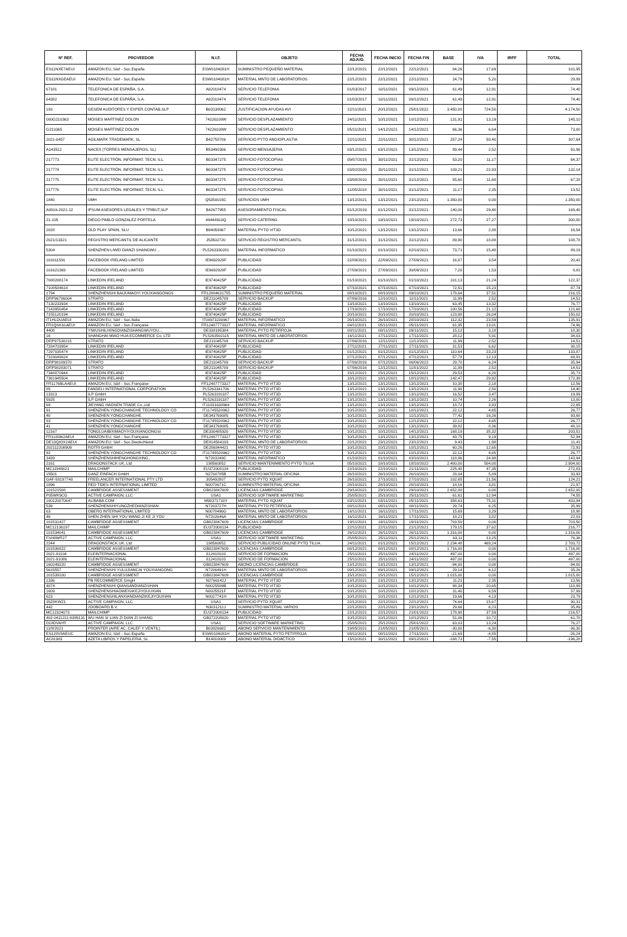| Nº REF. | PROVEEDOR | N.I.F. | OBJETO | FECHA ADJUD. | FECHA INICIO | FECHA FIN | BASE | IVA | IRPF | TOTAL |
| --- | --- | --- | --- | --- | --- | --- | --- | --- | --- | --- |
| ES11NXE7AEUI | AMAZON EU, Sàrl - Suc.España | ESW0184081H | SUMINISTRO PEQUEÑO MATERIAL | 22/12/2021 | 22/12/2021 | 22/12/2021 | 84,26 | 17,69 | | 101,95 |
| ES11NXGEAEUI | AMAZON EU, Sàrl - Suc.España | ESW0184081H | MATERIAL MNTO DE LABORATORIOS | 22/12/2021 | 22/12/2021 | 22/12/2021 | 24,79 | 5,20 | | 29,99 |
| 67181 | TELEFONICA DE ESPAÑA, S.A. | A82018474 | SERVICIO TELEFONIA | 01/03/2017 | 10/11/2021 | 09/12/2021 | 61,49 | 12,91 | | 74,40 |
| 64382 | TELEFONICA DE ESPAÑA, S.A. | A82018474 | SERVICIO TELEFONIA | 01/03/2017 | 10/11/2021 | 09/12/2021 | 61,49 | 12,91 | | 74,40 |
| 193 | GESEM AUDITORES Y EXPER.CONTAB,SLP | B03138062 | JUSTIFICACION AYUDAS AVI | 22/11/2021 | 20/12/2021 | 25/01/2022 | 3.450,00 | 724,50 | | 4.174,50 |
| 000G210363 | MOISES MARTINEZ DOLON | 74226108W | SERVICIO DESPLAZAMIENTO | 24/11/2021 | 10/12/2021 | 10/12/2021 | 131,91 | 13,19 | | 145,10 |
| G210365 | MOISES MARTINEZ DOLON | 74226108W | SERVICIO DESPLAZAMIENTO | 05/11/2021 | 14/12/2021 | 14/12/2021 | 66,36 | 6,64 | | 73,00 |
| 2021-0457 | AGILMARK TRADEMARK, SL | B42758706 | SERVICIO PYTO ANGIOPLASTIA | 22/11/2021 | 22/11/2021 | 30/12/2021 | 257,24 | 50,40 | | 307,64 |
| A143512 | NACEX (TORRES MENSAJEROS, SL) | B53490306 | SERVICIO MENSAJERIA | 03/12/2021 | 03/12/2021 | 13/12/2021 | 89,44 | 2,52 | | 91,96 |
| 217773 | ELITE ELECTRÓN. INFORMAT. TECN. S.L | B03347275 | SERVICIO FOTOCOPIAS | 09/07/2015 | 30/11/2021 | 31/12/2021 | 53,20 | 11,17 | | 64,37 |
| 217774 | ELITE ELECTRÓN. INFORMAT. TECN. S.L | B03347275 | SERVICIO FOTOCOPIAS | 03/02/2020 | 30/11/2021 | 31/12/2021 | 109,21 | 22,93 | | 132,14 |
| 217775 | ELITE ELECTRÓN. INFORMAT. TECN. S.L | B03347275 | SERVICIO FOTOCOPIAS | 03/08/2010 | 30/11/2021 | 31/12/2021 | 55,60 | 11,68 | | 67,28 |
| 217776 | ELITE ELECTRÓN. INFORMAT. TECN. S.L | B03347275 | SERVICIO FOTOCOPIAS | 11/05/2018 | 30/11/2021 | 31/12/2021 | 11,17 | 2,35 | | 13,52 |
| 1840 | UMH | Q5350015C | SERVICIOS UMH | 13/12/2021 | 13/12/2021 | 23/12/2021 | 1.350,00 | 0,00 | | 1.350,00 |
| A0916-2021-12 | IPSUM ASESORES LEGALES Y TRIBUT,SLP | B42677955 | ASESORAMIENTO FISCAL | 01/12/2019 | 01/12/2021 | 31/12/2021 | 140,00 | 29,40 | | 169,40 |
| 21-105 | DIEGO PABLO GONZALEZ PORTELA | 49444910Q | SERVICIO CATERING | 18/10/2021 | 19/10/2021 | 19/10/2021 | 272,73 | 27,27 | | 300,00 |
| 2028 | OLD PLAY SPAIN, SLU | B94059367 | MATERIAL PYTO VIT3D | 10/12/2021 | 13/12/2021 | 13/12/2021 | 13,66 | 2,88 | | 16,54 |
| 2021/13321 | REGISTRO MERCANTIL DE ALICANTE | J53502720 | SERVICIO REGISTRO MERCANTIL | 31/12/2021 | 31/12/2021 | 31/12/2021 | 89,90 | 18,88 | | 108,78 |
| 5304 | SHENZHEN LIWEI DIANZI SHANGWU .. | PL5263330281 | MATERIAL INFORMATICO | 01/10/2021 | 01/10/2021 | 02/10/2021 | 73,71 | 15,48 | | 89,19 |
| 101611591 | FACEBOOK IRELAND LIMITED | IE9692928F | PUBLICIDAD | 22/09/2021 | 22/09/2021 | 27/09/2021 | 16,87 | 3,54 | | 20,41 |
| 101621369 | FACEBOOK IRELAND LIMITED | IE9692928F | PUBLICIDAD | 27/09/2021 | 27/09/2021 | 30/09/2021 | 7,28 | 1,53 | | 8,81 |
| 7088288174 | LINKEDIN IRELAND | IE9740425P | PUBLICIDAD | 01/10/2021 | 01/10/2021 | 01/10/2021 | 101,13 | 21,24 | | 122,37 |
| 7108584614 | LINKEDIN IRELAND | IE9740425P | PUBLICIDAD | 07/10/2021 | 07/10/2021 | 07/10/2021 | 72,51 | 15,23 | | 87,74 |
| 1794 | SHENZHENSHI BAIJUMAOYI YOUXIANGONGS | FR12884631755 | SUMINISTRO PEQUEÑO MATERIAL | 08/10/2021 | 08/10/2021 | 09/10/2021 | 178,64 | 37,51 | | 216,15 |
| DRP96786004 | STRATO | DE211045709 | SERVICIO BACKUP | 07/06/2016 | 12/10/2021 | 11/11/2021 | 11,99 | 2,52 | | 14,51 |
| 7130233934 | LINKEDIN IRELAND | IE9740425P | PUBLICIDAD | 13/10/2021 | 13/10/2021 | 13/10/2021 | 63,45 | 13,32 | | 76,77 |
| 7143950454 | LINKEDIN IRELAND | IE9740425P | PUBLICIDAD | 17/10/2021 | 17/10/2021 | 17/10/2021 | 100,56 | 21,12 | | 121,68 |
| 7155120194 | LINKEDIN IRELAND | IE9740425P | PUBLICIDAD | 20/10/2021 | 20/10/2021 | 20/10/2021 | 123,98 | 26,04 | | 150,02 |
| IT1HLDUAEUI | AMAZON EU, Sàrl - Suc.Italia | IT08973230967 | MATERIAL INFORMATICO | 26/10/2021 | 26/10/2021 | 28/10/2021 | 112,32 | 23,59 | | 135,91 |
| FR1QSK61AEUI | AMAZON EU, Sàrl - Suc.Française | FR12487773327 | MATERIAL INFORMATICO | 04/11/2021 | 05/11/2021 | 05/11/2021 | 61,95 | 13,01 | | 74,96 |
| 4408 | YIWUSHILIXINGDIANZISHANGWUYOU... | DE338195384 | MATERIAL PYTO PETIRROJA | 08/11/2021 | 08/11/2021 | 09/11/2021 | 15,12 | 3,18 | | 18,30 |
| 16 | SHANGHAI MIAO HUA ECOMMERCE Co, LTD | PL5263502115 | MATERIAL MNTO DE LABORATORIOS | 16/11/2021 | 17/11/2021 | 17/11/2021 | 28,12 | 5,91 | | 34,03 |
| DRP97538215 | STRATO | DE211045709 | SERVICIO BACKUP | 07/06/2016 | 12/11/2021 | 11/12/2021 | 11,99 | 2,52 | | 14,51 |
| 7284703954 | LINKEDIN IRELAND | IE9740425P | PUBLICIDAD | 27/11/2021 | 27/11/2021 | 27/11/2021 | 31,53 | 6,62 | | 38,15 |
| 7297035474 | LINKEDIN IRELAND | IE9740425P | PUBLICIDAD | 01/12/2021 | 01/12/2021 | 01/12/2021 | 110,64 | 23,23 | | 133,87 |
| 7319049824 | LINKEDIN IRELAND | IE9740425P | PUBLICIDAD | 07/12/2021 | 07/12/2021 | 07/12/2021 | 57,78 | 12,13 | | 69,91 |
| DRP98189370 | STRATO | DE211045709 | SERVICIO BACKUP | 07/06/2016 | 07/12/2021 | 06/06/2022 | 29,70 | 6,24 | | 35,94 |
| DRP98283071 | STRATO | DE211045709 | SERVICIO BACKUP | 07/06/2016 | 12/12/2021 | 11/01/2022 | 11,99 | 2,52 | | 14,51 |
| 7348870944 | LINKEDIN IRELAND | IE9740425P | PUBLICIDAD | 15/12/2021 | 15/12/2021 | 15/12/2021 | 29,53 | 6,20 | | 35,73 |
| 7361945504 | LINKEDIN IRELAND | IE9740425P | PUBLICIDAD | 18/12/2021 | 18/12/2021 | 18/12/2021 | 142,47 | 29,92 | | 172,39 |
| FR1176BLAAEUI | AMAZON EU, Sàrl - Suc.Française | FR12487773327 | MATERIAL PYTO VIT3D | 13/12/2021 | 13/12/2021 | 13/12/2021 | 10,38 | 2,18 | | 12,56 |
| 85 | FANDELI INTERNATIONAL CORPORATION | PL5263341706 | MATERIAL PYTO VIT3D | 13/12/2021 | 13/12/2021 | 13/12/2021 | 11,90 | 2,50 | | 14,40 |
| 13313 | ILP GmbH | PL5263191187 | MATERIAL PYTO VIT3D | 13/12/2021 | 13/12/2021 | 13/12/2021 | 16,52 | 3,47 | | 19,99 |
| 5925 | ILP GmbH | PL5263191187 | MATERIAL PYTO VIT3D | 13/12/2021 | 13/12/2021 | 13/12/2021 | 10,74 | 2,26 | | 13,00 |
| 69 | JIEYANG HAOSEN TRADE Co.,Ltd | IT11831630964 | MATERIAL PYTO VIT3D | 13/12/2021 | 13/12/2021 | 13/12/2021 | 18,72 | 3,93 | | 22,65 |
| 91 | SHENZHEN YONGCHANGHE TECHNOLOGY CO | IT11745520962 | MATERIAL PYTO VIT3D | 10/12/2021 | 10/12/2021 | 10/12/2021 | 22,12 | 4,65 | | 26,77 |
| 40 | SHENZHEN YONGCHANGHE | DE343769085 | MATERIAL PYTO VIT3D | 10/12/2021 | 10/12/2021 | 11/12/2021 | 77,42 | 16,26 | | 93,68 |
| 93 | SHENZHEN YONGCHANGHE TECHNOLOGY CO | IT11745520962 | MATERIAL PYTO VIT3D | 10/12/2021 | 10/12/2021 | 12/12/2021 | 22,12 | 4,65 | | 26,77 |
| 41 | SHENZHEN YONGCHANGHE | DE343769085 | MATERIAL PYTO VIT3D | 10/12/2021 | 10/12/2021 | 13/12/2021 | 39,82 | 8,36 | | 48,18 |
| 12167 | TONGLUAIBIXIMAOYIYOUXIANGONGSI | DE330485920 | MATERIAL PYTO VIT3D | 10/12/2021 | 10/12/2021 | 14/12/2021 | 168,19 | 35,32 | | 203,51 |
| FR118I962AEUI | AMAZON EU, Sàrl - Suc.Française | FR12487773327 | MATERIAL PYTO VIT3D | 10/12/2021 | 13/12/2021 | 13/12/2021 | 43,75 | 9,19 | | 52,94 |
| DE13QIOX2AEUI | AMAZON EU, Sàrl - Suc.Deutschland | DE814584193 | MATERIAL MNTO DE LABORATORIOS | 22/12/2021 | 23/12/2021 | 23/12/2021 | 9,43 | 1,98 | | 11,41 |
| 202112208909 | ROTRI GmbH | DE286844421 | MATERIAL PYTO VIT3D | 10/12/2021 | 10/12/2021 | 10/12/2021 | 60,26 | 12,65 | | 72,91 |
| 92 | SHENZHEN YONGCHANGHE TECHNOLOGY CO | IT11745520962 | MATERIAL PYTO VIT3D | 10/12/2021 | 10/12/2021 | 10/12/2021 | 22,12 | 4,65 | | 26,77 |
| 3439 | SHENZHENSHIHENGHONGXING.. | N7203249C | MATERIAL INFORMATICO | 01/10/2021 | 01/10/2021 | 03/10/2021 | 118,96 | 24,98 | | 143,94 |
| 2161 | DRAGONSTACK UK, Ltd | 198560852 | SERVICIO MANTENIMIENTO PYTO TILUA | 05/10/2021 | 18/10/2021 | 18/10/2022 | 2.400,00 | 504,00 | | 2.904,00 |
| MC11948821 | MAILCHIMP | EU372008134 | PUBLICIDAD | 22/10/2021 | 22/10/2021 | 21/11/2021 | 225,48 | 47,35 | | 272,83 |
| 15501 | GANZ EINFACH GmbH | N2760785B | SUMINISTRO MATERIAL OFICINA | 26/10/2021 | 26/10/2021 | 26/10/2021 | 28,04 | 5,89 | | 33,93 |
| GAF-58197748 | FREELANCER INTERNATIONAL PTY LTD | 305492807 | SERVICIO PYTO XQUAT | 26/10/2021 | 27/10/2021 | 27/10/2021 | 102,65 | 21,56 | | 124,21 |
| 1896 | RED TIDES INTERNATIONAL LIMITED | N0070671C | SUMINISTRO MATERIAL OFICINA | 28/10/2021 | 28/10/2021 | 28/10/2021 | 18,16 | 3,81 | | 21,97 |
| 101521508 | CAMBRIDGE ASSESSMENT | GB823847609 | LICENCIAS CAMBRIDGE | 29/10/2021 | 29/10/2021 | 29/10/2021 | 2.652,00 | 0,00 | | 2.652,00 |
| P05WK9CG | ACTIVE CAMPAIGN, LLC | USA1 | SERVICIO SOFTWARE MARKETING | 25/05/2021 | 25/10/2021 | 25/11/2021 | 61,61 | 12,94 | | 74,55 |
| 100120870647 | ALIBABA.COM | M90371710Y | MATERIAL PYTO XQUAT | 03/11/2021 | 03/11/2021 | 05/11/2021 | 358,63 | 75,31 | | 433,94 |
| 539 | SHENZHENSHIYUNGZHEDIANZISHAN | N7203727H | MATERIAL PYTO PETIRROJA | 08/11/2021 | 08/11/2021 | 08/11/2021 | 29,74 | 6,25 | | 35,99 |
| 63 | OBERO INTERNATIONAL LIMITED | N0078496G | MATERIAL MNTO DE LABORATORIOS | 16/11/2021 | 16/11/2021 | 17/11/2021 | 15,69 | 3,29 | | 18,98 |
| 46 | SHEN ZHEN SHI YOU WANG JI KE JI YOU | N7202646A | MATERIAL MNTO DE LABORATORIOS | 16/11/2021 | 16/11/2021 | 17/11/2021 | 18,21 | 3,82 | | 22,03 |
| 101531427 | CAMBRIDGE ASSESSMENT | GB823847609 | LICENCIAS CAMBRIDGE | 19/11/2021 | 19/11/2021 | 19/11/2021 | 703,50 | 0,00 | | 703,50 |
| MC12136197 | MAILCHIMP | EU372008134 | PUBLICIDAD | 22/11/2021 | 22/11/2021 | 21/12/2021 | 179,15 | 37,62 | | 216,77 |
| 101534041 | CAMBRIDGE ASSESSMENT | GB823847609 | LICENCIAS CAMBRIDGE | 26/11/2021 | 26/11/2021 | 26/11/2021 | 1.316,00 | 0,00 | | 1.316,00 |
| FSH8WR27 | ACTIVE CAMPAIGN, LLC | USA1 | SERVICIO SOFTWARE MARKETING | 25/05/2021 | 25/11/2021 | 25/12/2021 | 63,11 | 13,25 | | 76,36 |
| 2244 | DRAGONSTACK UK, Ltd | 198560852 | SERVICIO PUBLICIDAD ONLINE PYTO TILUA | 24/11/2021 | 01/12/2021 | 15/12/2021 | 2.234,48 | 469,24 | | 2.703,72 |
| 101536822 | CAMBRIDGE ASSESSMENT | GB823847609 | LICENCIAS CAMBRIDGE | 08/12/2021 | 08/12/2021 | 08/12/2021 | 1.716,00 | 0,00 | | 1.716,00 |
| 2021-91104 | ELEINTERNACIONAL | 812418103 | SERVICIO DE FORMACION | 25/11/2021 | 25/11/2021 | 24/11/2022 | 497,00 | 0,00 | | 497,00 |
| 2021-91086 | ELEINTERNACIONAL | 812418103 | SERVICIO DE FORMACION | 25/11/2021 | 25/11/2021 | 24/11/2022 | 497,00 | 0,00 | | 497,00 |
| 160249220 | CAMBRIDGE ASSESSMENT | GB823847609 | ABONO LICENCIAS CAMBRIDGE | 13/12/2021 | 13/12/2021 | 13/12/2021 | -94,00 | 0,00 | | -94,00 |
| 5615557 | SHENZHENSHI YULUJIANCAI YOUXIANGONG | N7206491H | MATERIAL MNTO DE LABORATORIOS | 09/12/2021 | 09/12/2021 | 09/12/2021 | 29,14 | 6,12 | | 35,26 |
| 101539100 | CAMBRIDGE ASSESSMENT | GB823847609 | LICENCIAS CAMBRIDGE | 15/12/2021 | 15/12/2021 | 15/12/2021 | 1.015,00 | 0,00 | | 1.015,00 |
| 1336 | PB RECOMMERCE GmgH | N2766142J | MATERIAL PYTO VIT3D | 13/12/2021 | 13/12/2021 | 13/12/2021 | 11,21 | 2,35 | | 13,56 |
| 4074 | SHENZHENSHI QIANSANDIANZISHAN | N0025599B | MATERIAL PYTO VIT3D | 10/12/2021 | 10/12/2021 | 10/12/2021 | 98,34 | 20,65 | | 118,99 |
| 1609 | SHENZHENSHIAOWEISIKEJIYOUUXIAN | N0025521F | MATERIAL PYTO VIT3D | 10/12/2021 | 10/12/2021 | 10/12/2021 | 31,40 | 6,59 | | 37,99 |
| 623 | SHENZHENSHILANXIANDIANZIKEJIYOUXIAN | N0027741H | MATERIAL PYTO VIT3D | 10/12/2021 | 10/12/2021 | 12/12/2021 | 19,66 | 4,13 | | 23,79 |
| 35Z8KWZ1 | ACTIVE CAMPAIGN, LLC | USA1 | SERVICIO PYTO XQUAT | 22/12/2021 | 22/12/2021 | 22/12/2021 | 74,64 | 15,67 | | 90,31 |
| 442 | 2DOBOARD B.V. | N3031211J | SUMINISTRO MATERIAL VARIOS | 22/12/2021 | 22/12/2021 | 23/12/2021 | 29,66 | 6,23 | | 35,89 |
| MC12324073 | MAILCHIMP | EU372008134 | PUBLICIDAD | 22/12/2021 | 22/12/2021 | 21/01/2022 | 178,98 | 37,59 | | 216,57 |
| 402-0411211-9389131 | WU HAN SI LIAN ZI DIAN ZI SHANG | GB372208020 | MATERIAL PYTO VIT3D | 10/12/2021 | 10/12/2021 | 10/12/2021 | 51,06 | 10,72 | | 61,78 |
| D18DVAYR | ACTIVE CAMPAIGN, LLC | USA1 | SERVICIO SOFTWARE MARKETING | 25/05/2021 | 25/12/2021 | 25/01/2022 | 63,03 | 13,24 | | 76,27 |
| 11/8/2021 | PROINTER (AIRE AC. CALEF Y VENTIL) | B03826682 | ABONO SERVICIO MANTENIMIENTO | 19/05/2021 | 21/05/2021 | 21/05/2021 | -30,00 | -6,30 | | -36,30 |
| ES128V8AEUC | AMAZON EU, Sàrl - Suc.España | ESW0184081H | ABONO MATERIAL PYTO PETIRROJA | 08/11/2021 | 08/11/2021 | 27/11/2021 | -21,69 | -4,55 | | -26,24 |
| AC81983 | AZETA LIBROS Y PAPELERIA, SL | B14818009 | ABONO MATERIAL DIDACTICO | 15/11/2021 | 30/11/2021 | 09/12/2021 | -188,73 | -7,55 | | -196,28 |